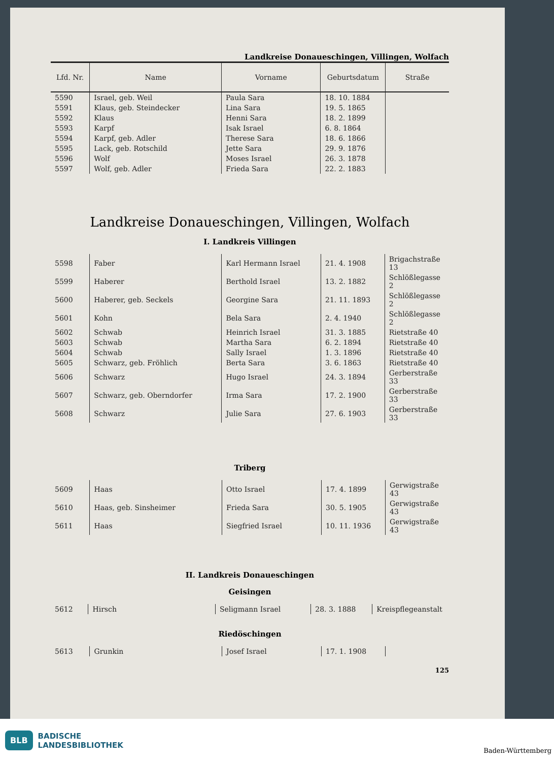Landkreise Donaueschingen, Villingen, Wolfach
| Lfd. Nr. | Name | Vorname | Geburtsdatum | Straße |
| --- | --- | --- | --- | --- |
| 5590 | Israel, geb. Weil | Paula Sara | 18. 10. 1884 | |
| 5591 | Klaus, geb. Steindecker | Lina Sara | 19. 5. 1865 | |
| 5592 | Klaus | Henni Sara | 18. 2. 1899 | |
| 5593 | Karpf | Isak Israel | 6. 8. 1864 | |
| 5594 | Karpf, geb. Adler | Therese Sara | 18. 6. 1866 | |
| 5595 | Lack, geb. Rotschild | Jette Sara | 29. 9. 1876 | |
| 5596 | Wolf | Moses Israel | 26. 3. 1878 | |
| 5597 | Wolf, geb. Adler | Frieda Sara | 22. 2. 1883 | |
Landkreise Donaueschingen, Villingen, Wolfach
I. Landkreis Villingen
| 5598 | Faber | Karl Hermann Israel | 21. 4. 1908 | Brigachstraße 13 |
| 5599 | Haberer | Berthold Israel | 13. 2. 1882 | Schlößlegasse 2 |
| 5600 | Haberer, geb. Seckels | Georgine Sara | 21. 11. 1893 | Schlößlegasse 2 |
| 5601 | Kohn | Bela Sara | 2. 4. 1940 | Schlößlegasse 2 |
| 5602 | Schwab | Heinrich Israel | 31. 3. 1885 | Rietstraße 40 |
| 5603 | Schwab | Martha Sara | 6. 2. 1894 | Rietstraße 40 |
| 5604 | Schwab | Sally Israel | 1. 3. 1896 | Rietstraße 40 |
| 5605 | Schwarz, geb. Fröhlich | Berta Sara | 3. 6. 1863 | Rietstraße 40 |
| 5606 | Schwarz | Hugo Israel | 24. 3. 1894 | Gerberstraße 33 |
| 5607 | Schwarz, geb. Oberndorfer | Irma Sara | 17. 2. 1900 | Gerberstraße 33 |
| 5608 | Schwarz | Julie Sara | 27. 6. 1903 | Gerberstraße 33 |
Triberg
| 5609 | Haas | Otto Israel | 17. 4. 1899 | Gerwigstraße 43 |
| 5610 | Haas, geb. Sinsheimer | Frieda Sara | 30. 5. 1905 | Gerwigstraße 43 |
| 5611 | Haas | Siegfried Israel | 10. 11. 1936 | Gerwigstraße 43 |
II. Landkreis Donaueschingen
Geisingen
| 5612 | Hirsch | Seligmann Israel | 28. 3. 1888 | Kreispflegeanstalt |
Riedöschingen
| 5613 | Grunkin | Josef Israel | 17. 1. 1908 | |
125
BLB BADISCHE
LANDESBIBLIOTHEK Baden-Württemberg